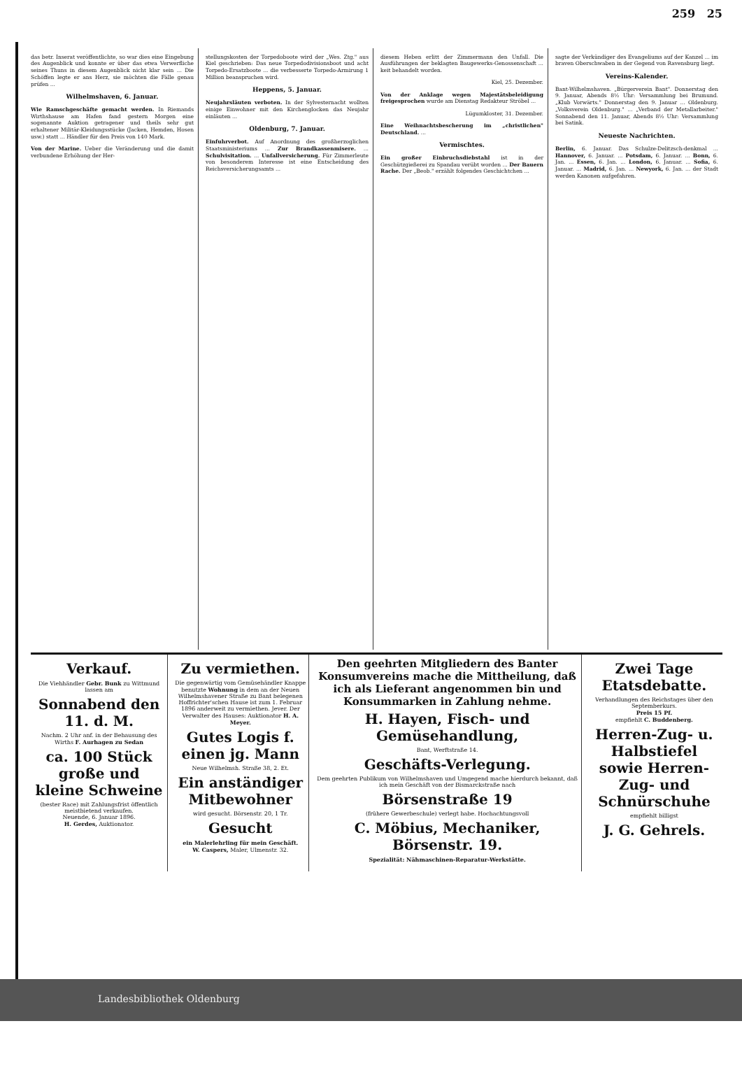259 25
das betr. Inserat veröffentlichte, so war dies eine Eingebung des Augenblick und konnte er über das etwa Verwerfliche seines Thuns in diesem Augenblick nicht klar sein ... Die Schöffen legte er ans Herz, sie möchten die Fälle genau prüfen ...
Wilhelmshaven, 6. Januar.
Wie Ramschgeschäfte gemacht werden. In Riemands Wirthshause am Hafen fand gestern Morgen eine sogenannte Auktion getragener und theils sehr gut erhaltener Militär-Kleidungsstücke (Jacken, Hemden, Hosen usw.) statt ... Händler für den Preis von 140 Mark.
Von der Marine. Ueber die Veränderung und die damit verbundene Erhöhung der Her-
stellungskosten der Torpedoboote wird der „Wes. Ztg." aus Kiel geschrieben: Das neue Torpedodivisionsboot und acht Torpedo-Ersatzboote ... die verbesserte Torpedo-Armirung 1 Million beanspruchen wird.
Heppens, 5. Januar.
Neujahrsläuten verboten. In der Sylvesternacht wollten einige Einwohner mit den Kirchenglocken das Neujahr einläuten ...
Oldenburg, 7. Januar.
Einfuhrverbot. Auf Anordnung des großherzoglichen Staatsministeriums ... Zur Brandkassenmisere. ... Schulvisitation. ... Unfallversicherung. Für Zimmerleute von besonderem Interesse ist eine Entscheidung des Reichsversicherungsamts ...
diesem Heben erlitt der Zimmermann den Unfall. Die Ausführungen der beklagten Baugewerks-Genossenschaft ... keit behandelt worden.
Kiel, 25. Dezember.
Von der Anklage wegen Majestätsbeleidigung freigesprochen wurde am Dienstag Redakteur Ströbel ...
Lügumkloster, 31. Dezember.
Eine Weihnachtsbescherung im „christlichen" Deutschland. ...
Vermischtes.
Ein großer Einbruchsdiebstahl ist in der Geschützgießerei zu Spandau verübt worden ... Der Bauern Rache. Der „Beob." erzählt folgendes Geschichtchen ...
sagte der Verkündiger des Evangeliums auf der Kanzel ... im braven Oberschwaben in der Gegend von Ravensburg liegt.
Vereins-Kalender.
Bant-Wilhelmshaven. „Bürgerverein Bant". Donnerstag den 9. Januar, Abends 8½ Uhr: Versammlung bei Brumund. „Klub Vorwärts." Donnerstag den 9. Januar ... Oldenburg. „Volksverein Oldenburg." ... „Verband der Metallarbeiter." Sonnabend den 11. Januar, Abends 8½ Uhr: Versammlung bei Satink.
Neueste Nachrichten.
Berlin, 6. Januar. Das Schulze-Delitzsch-denkmal ... Hannover, 6. Januar. ... Potsdam, 6. Januar. ... Bonn, 6. Jan. ... Essen, 6. Jan. ... London, 6. Januar. ... Sofia, 6. Januar. ... Madrid, 6. Jan. ... Newyork, 6. Jan. ... der Stadt werden Kanonen aufgefahren.
Verkauf.
Die Viehhändler Gebr. Bunk zu Wittmund lassen am
Sonnabend den 11. d. M.
Nachm. 2 Uhr anf. in der Behausung des Wirths F. Aurhagen zu Sedan
ca. 100 Stück große und kleine Schweine
(bester Race) mit Zahlungsfrist öffentlich meistbietend verkaufen.
Neuende, 6. Januar 1896.
H. Gerdes, Auktionator.
Zu vermiethen.
Die gegenwärtig vom Gemüsehändler Knappe benutzte Wohnung in dem an der Neuen Wilhelmshavener Straße zu Bant belegenen Hoffrichter'schen Hause ist zum 1. Februar 1896 anderweit zu vermiethen. Jever. Der Verwalter des Hauses: Auktionator H. A. Meyer.
Gutes Logis f. einen jg. Mann
Neue Wilhelmsh. Straße 38, 2. Et.
Ein anständiger Mitbewohner
wird gesucht. Börsenstr. 20, 1 Tr.
Gesucht
ein Malerlehrling für mein Geschäft.
W. Caspers, Maler, Ulmenstr. 32.
Den geehrten Mitgliedern des Banter Konsumvereins mache die Mittheilung, daß ich als Lieferant angenommen bin und Konsummarken in Zahlung nehme.
H. Hayen, Fisch- und Gemüsehandlung,
Bant, Werftstraße 14.
Geschäfts-Verlegung.
Dem geehrten Publikum von Wilhelmshaven und Umgegend mache hierdurch bekannt, daß ich mein Geschäft von der Bismarckstraße nach
Börsenstraße 19
(frühere Gewerbeschule) verlegt habe. Hochachtungsvoll
C. Möbius, Mechaniker, Börsenstr. 19.
Spezialität: Nähmaschinen-Reparatur-Werkstätte.
Zwei Tage Etatsdebatte.
Verhandlungen des Reichstages über den Septemberkurs.
Preis 15 Pf.
empfiehlt C. Buddenberg.
Herren-Zug- u. Halbstiefel sowie Herren-Zug- und Schnürschuhe
empfiehlt billigst
J. G. Gehrels.
Landesbibliothek Oldenburg